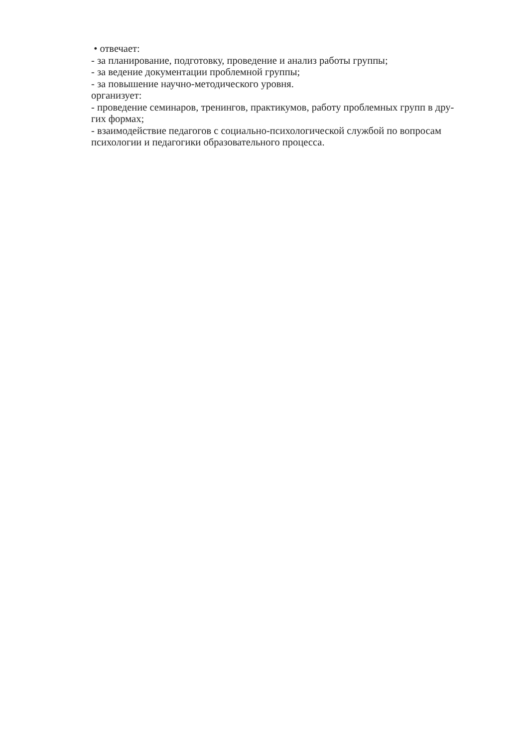• отвечает:
- за планирование, подготовку, проведение и анализ работы группы;
- за ведение документации проблемной группы;
- за повышение научно-методического уровня.
организует:
- проведение семинаров, тренингов, практикумов, работу проблемных групп в дру-
гих формах;
- взаимодействие педагогов с социально-психологической службой по вопросам психологии и педагогики образовательного процесса.